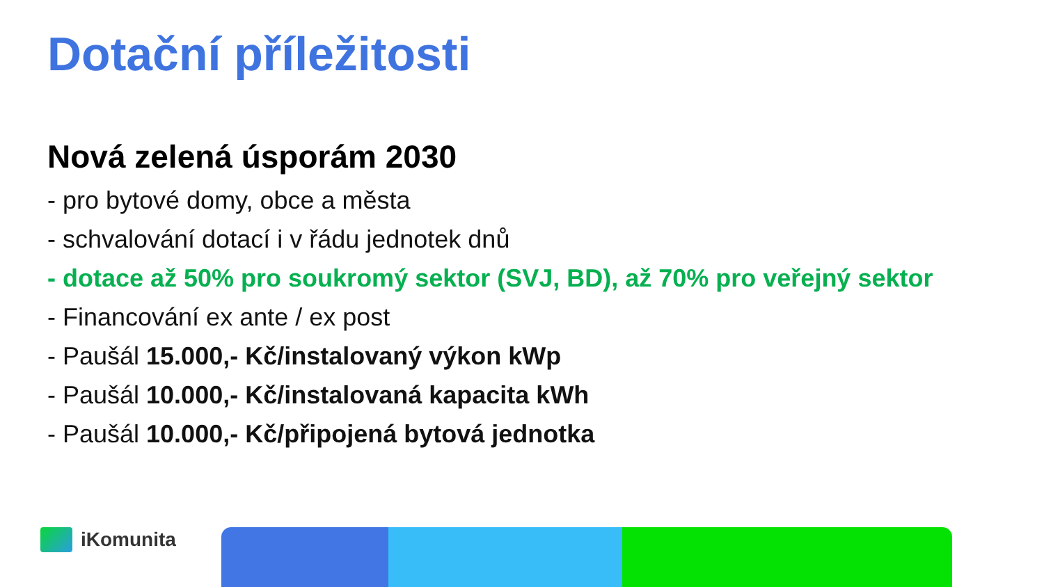Dotační příležitosti
Nová zelená úsporám 2030
- pro bytové domy, obce a města
- schvalování dotací i v řádu jednotek dnů
- dotace až 50% pro soukromý sektor (SVJ, BD), až 70% pro veřejný sektor
- Financování ex ante / ex post
- Paušál 15.000,- Kč/instalovaný výkon kWp
- Paušál 10.000,- Kč/instalovaná kapacita kWh
- Paušál 10.000,- Kč/připojená bytová jednotka
iKomunita